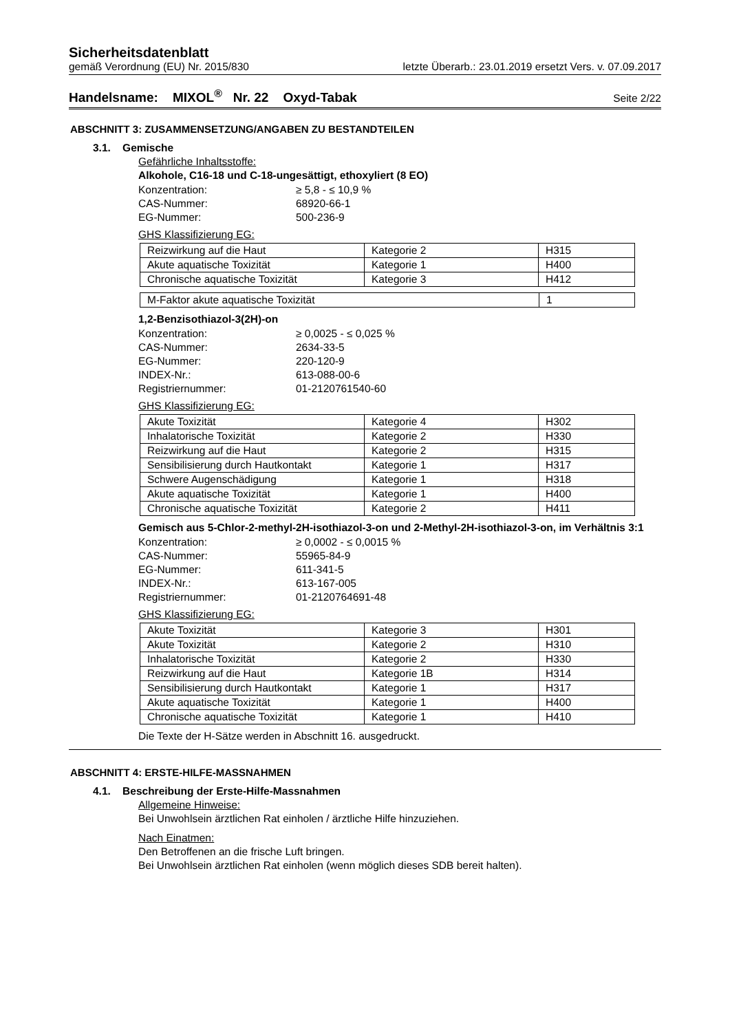Sicherheitsdatenblatt
gemäß Verordnung (EU) Nr. 2015/830 letzte Überarb.: 23.01.2019 ersetzt Vers. v. 07.09.2017
Handelsname: MIXOL<sup>®</sup> Nr. 22 Oxyd-Tabak Seite 2/22
ABSCHNITT 3: ZUSAMMENSETZUNG/ANGABEN ZU BESTANDTEILEN
3.1. Gemische
Gefährliche Inhaltsstoffe:
Alkohole, C16-18 und C-18-ungesättigt, ethoxyliert (8 EO)
Konzentration: ≥ 5,8 - ≤ 10,9 % CAS-Nummer: 68920-66-1 EG-Nummer: 500-236-9
GHS Klassifizierung EG:
| Reizwirkung auf die Haut | Kategorie 2 | H315 |
| Akute aquatische Toxizität | Kategorie 1 | H400 |
| Chronische aquatische Toxizität | Kategorie 3 | H412 |
| M-Faktor akute aquatische Toxizität | 1 |
1,2-Benzisothiazol-3(2H)-on
Konzentration: ≥ 0,0025 - ≤ 0,025 % CAS-Nummer: 2634-33-5 EG-Nummer: 220-120-9 INDEX-Nr.: 613-088-00-6 Registriernummer: 01-2120761540-60
GHS Klassifizierung EG:
| Akute Toxizität | Kategorie 4 | H302 |
| Inhalatorische Toxizität | Kategorie 2 | H330 |
| Reizwirkung auf die Haut | Kategorie 2 | H315 |
| Sensibilisierung durch Hautkontakt | Kategorie 1 | H317 |
| Schwere Augenschädigung | Kategorie 1 | H318 |
| Akute aquatische Toxizität | Kategorie 1 | H400 |
| Chronische aquatische Toxizität | Kategorie 2 | H411 |
Gemisch aus 5-Chlor-2-methyl-2H-isothiazol-3-on und 2-Methyl-2H-isothiazol-3-on, im Verhältnis 3:1
Konzentration: ≥ 0,0002 - ≤ 0,0015 % CAS-Nummer: 55965-84-9 EG-Nummer: 611-341-5 INDEX-Nr.: 613-167-005 Registriernummer: 01-2120764691-48
GHS Klassifizierung EG:
| Akute Toxizität | Kategorie 3 | H301 |
| Akute Toxizität | Kategorie 2 | H310 |
| Inhalatorische Toxizität | Kategorie 2 | H330 |
| Reizwirkung auf die Haut | Kategorie 1B | H314 |
| Sensibilisierung durch Hautkontakt | Kategorie 1 | H317 |
| Akute aquatische Toxizität | Kategorie 1 | H400 |
| Chronische aquatische Toxizität | Kategorie 1 | H410 |
Die Texte der H-Sätze werden in Abschnitt 16. ausgedruckt.
ABSCHNITT 4: ERSTE-HILFE-MASSNAHMEN
4.1. Beschreibung der Erste-Hilfe-Massnahmen
Allgemeine Hinweise:
Bei Unwohlsein ärztlichen Rat einholen / ärztliche Hilfe hinzuziehen.
Nach Einatmen:
Den Betroffenen an die frische Luft bringen.
Bei Unwohlsein ärztlichen Rat einholen (wenn möglich dieses SDB bereit halten).